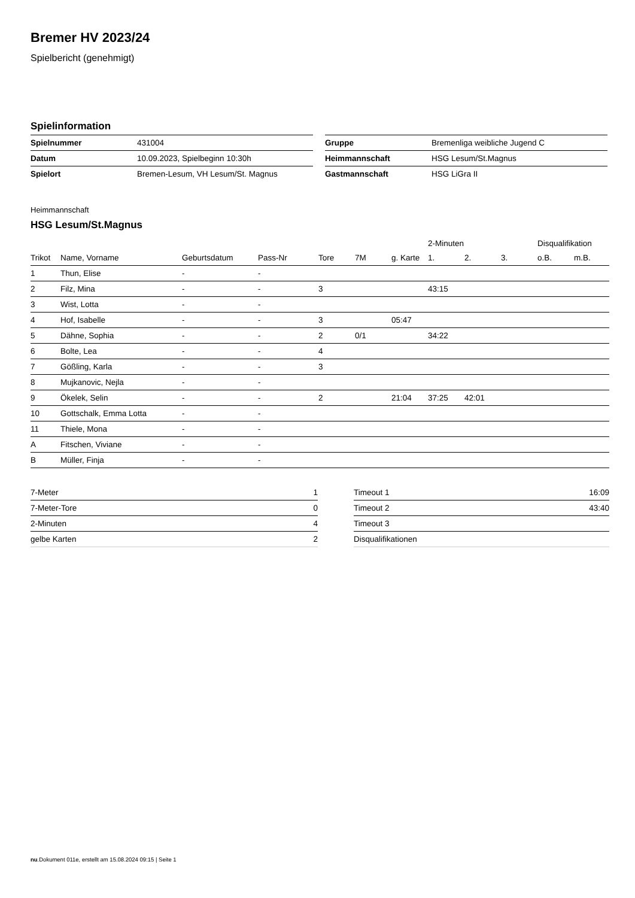Bremer HV 2023/24
Spielbericht (genehmigt)
Spielinformation
| Spielnummer | 431004 |
| Datum | 10.09.2023, Spielbeginn 10:30h |
| Spielort | Bremen-Lesum, VH Lesum/St. Magnus |
| Gruppe | Bremenliga weibliche Jugend C |
| Heimmannschaft | HSG Lesum/St.Magnus |
| Gastmannschaft | HSG LiGra II |
Heimmannschaft
HSG Lesum/St.Magnus
| | | | | | | | 2-Minuten | | | Disqualifikation | |
| --- | --- | --- | --- | --- | --- | --- | --- | --- | --- | --- | --- |
| Trikot | Name, Vorname | Geburtsdatum | Pass-Nr | Tore | 7M | g. Karte | 1. | 2. | 3. | o.B. | m.B. |
| 1 | Thun, Elise | - | - | | | | | | | | |
| 2 | Filz, Mina | - | - | 3 | | | 43:15 | | | | |
| 3 | Wist, Lotta | - | - | | | | | | | | |
| 4 | Hof, Isabelle | - | - | 3 | | 05:47 | | | | | |
| 5 | Dähne, Sophia | - | - | 2 | 0/1 | | 34:22 | | | | |
| 6 | Bolte, Lea | - | - | 4 | | | | | | | |
| 7 | Gößling, Karla | - | - | 3 | | | | | | | |
| 8 | Mujkanovic, Nejla | - | - | | | | | | | | |
| 9 | Ökelek, Selin | - | - | 2 | | 21:04 | 37:25 | 42:01 | | | |
| 10 | Gottschalk, Emma Lotta | - | - | | | | | | | | |
| 11 | Thiele, Mona | - | - | | | | | | | | |
| A | Fitschen, Viviane | - | - | | | | | | | | |
| B | Müller, Finja | - | - | | | | | | | | |
| 7-Meter | 1 |
| 7-Meter-Tore | 0 |
| 2-Minuten | 4 |
| gelbe Karten | 2 |
| Timeout 1 | 16:09 |
| Timeout 2 | 43:40 |
| Timeout 3 | |
| Disqualifikationen | |
nu.Dokument 011e, erstellt am 15.08.2024 09:15 | Seite 1